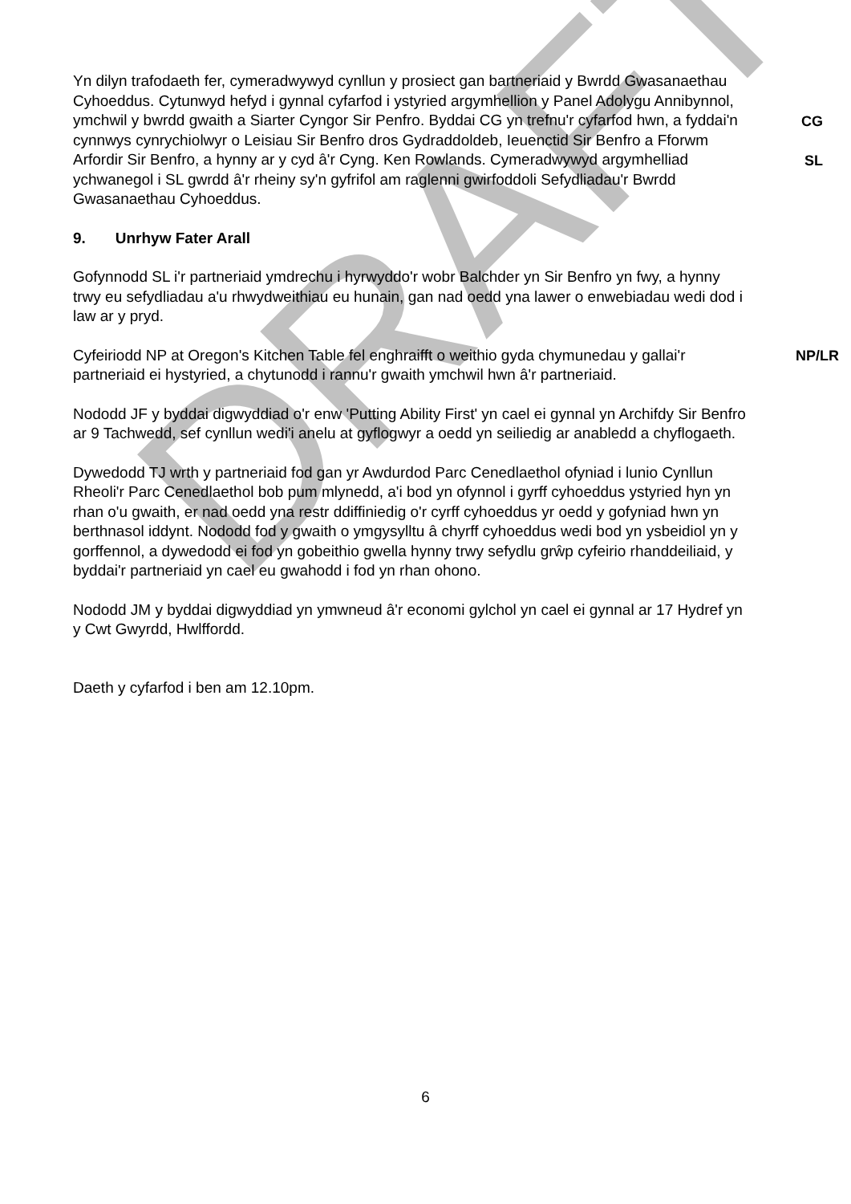DRAFT
Yn dilyn trafodaeth fer, cymeradwywyd cynllun y prosiect gan bartneriaid y Bwrdd Gwasanaethau Cyhoeddus. Cytunwyd hefyd i gynnal cyfarfod i ystyried argymhellion y Panel Adolygu Annibynnol, ymchwil y bwrdd gwaith a Siarter Cyngor Sir Penfro. Byddai CG yn trefnu'r cyfarfod hwn, a fyddai'n cynnwys cynrychiolwyr o Leisiau Sir Benfro dros Gydraddoldeb, Ieuenctid Sir Benfro a Fforwm Arfordir Sir Benfro, a hynny ar y cyd â'r Cyng. Ken Rowlands. Cymeradwywyd argymhelliad ychwanegol i SL gwrdd â'r rheiny sy'n gyfrifol am raglenni gwirfoddoli Sefydliadau'r Bwrdd Gwasanaethau Cyhoeddus.
CG
SL
9. Unrhyw Fater Arall
Gofynnodd SL i'r partneriaid ymdrechu i hyrwyddo'r wobr Balchder yn Sir Benfro yn fwy, a hynny trwy eu sefydliadau a'u rhwydweithiau eu hunain, gan nad oedd yna lawer o enwebiadau wedi dod i law ar y pryd.
Cyfeiriodd NP at Oregon's Kitchen Table fel enghraifft o weithio gyda chymunedau y gallai'r partneriaid ei hystyried, a chytunodd i rannu'r gwaith ymchwil hwn â'r partneriaid.
NP/LR
Nododd JF y byddai digwyddiad o'r enw 'Putting Ability First' yn cael ei gynnal yn Archifdy Sir Benfro ar 9 Tachwedd, sef cynllun wedi'i anelu at gyflogwyr a oedd yn seiliedig ar anabledd a chyflogaeth.
Dywedodd TJ wrth y partneriaid fod gan yr Awdurdod Parc Cenedlaethol ofyniad i lunio Cynllun Rheoli'r Parc Cenedlaethol bob pum mlynedd, a'i bod yn ofynnol i gyrff cyhoeddus ystyried hyn yn rhan o'u gwaith, er nad oedd yna restr ddiffiniedig o'r cyrff cyhoeddus yr oedd y gofyniad hwn yn berthnasol iddynt. Nododd fod y gwaith o ymgysylltu â chyrff cyhoeddus wedi bod yn ysbeidiol yn y gorffennol, a dywedodd ei fod yn gobeithio gwella hynny trwy sefydlu grŵp cyfeirio rhanddeiliaid, y byddai'r partneriaid yn cael eu gwahodd i fod yn rhan ohono.
Nododd JM y byddai digwyddiad yn ymwneud â'r economi gylchol yn cael ei gynnal ar 17 Hydref yn y Cwt Gwyrdd, Hwlffordd.
Daeth y cyfarfod i ben am 12.10pm.
6